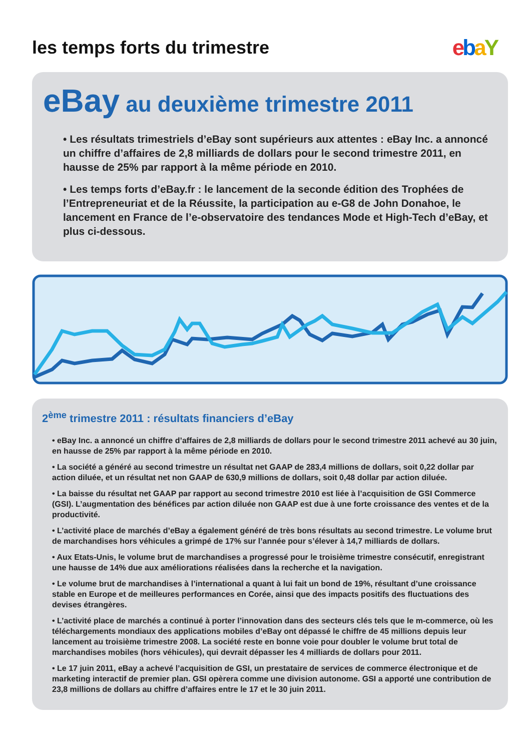les temps forts du trimestre
ebaY
eBay au deuxième trimestre 2011
• Les résultats trimestriels d’eBay sont supérieurs aux attentes : eBay Inc. a annoncé un chiffre d’affaires de 2,8 milliards de dollars pour le second trimestre 2011, en hausse de 25% par rapport à la même période en 2010.
• Les temps forts d’eBay.fr : le lancement de la seconde édition des Trophées de l’Entrepreneuriat et de la Réussite, la participation au e-G8 de John Donahoe, le lancement en France de l’e-observatoire des tendances Mode et High-Tech d’eBay, et plus ci-dessous.
2<sup>ème</sup> trimestre 2011 : résultats financiers d’eBay
• eBay Inc. a annoncé un chiffre d’affaires de 2,8 milliards de dollars pour le second trimestre 2011 achevé au 30 juin, en hausse de 25% par rapport à la même période en 2010.
• La société a généré au second trimestre un résultat net GAAP de 283,4 millions de dollars, soit 0,22 dollar par action diluée, et un résultat net non GAAP de 630,9 millions de dollars, soit 0,48 dollar par action diluée.
• La baisse du résultat net GAAP par rapport au second trimestre 2010 est liée à l’acquisition de GSI Commerce (GSI). L’augmentation des bénéfices par action diluée non GAAP est due à une forte croissance des ventes et de la productivité.
• L’activité place de marchés d’eBay a également généré de très bons résultats au second trimestre. Le volume brut de marchandises hors véhicules a grimpé de 17% sur l’année pour s’élever à 14,7 milliards de dollars.
• Aux Etats-Unis, le volume brut de marchandises a progressé pour le troisième trimestre consécutif, enregistrant une hausse de 14% due aux améliorations réalisées dans la recherche et la navigation.
• Le volume brut de marchandises à l’international a quant à lui fait un bond de 19%, résultant d’une croissance stable en Europe et de meilleures performances en Corée, ainsi que des impacts positifs des fluctuations des devises étrangères.
• L’activité place de marchés a continué à porter l’innovation dans des secteurs clés tels que le m-commerce, où les téléchargements mondiaux des applications mobiles d’eBay ont dépassé le chiffre de 45 millions depuis leur lancement au troisième trimestre 2008. La société reste en bonne voie pour doubler le volume brut total de marchandises mobiles (hors véhicules), qui devrait dépasser les 4 milliards de dollars pour 2011.
• Le 17 juin 2011, eBay a achevé l’acquisition de GSI, un prestataire de services de commerce électronique et de marketing interactif de premier plan. GSI opèrera comme une division autonome. GSI a apporté une contribution de 23,8 millions de dollars au chiffre d’affaires entre le 17 et le 30 juin 2011.